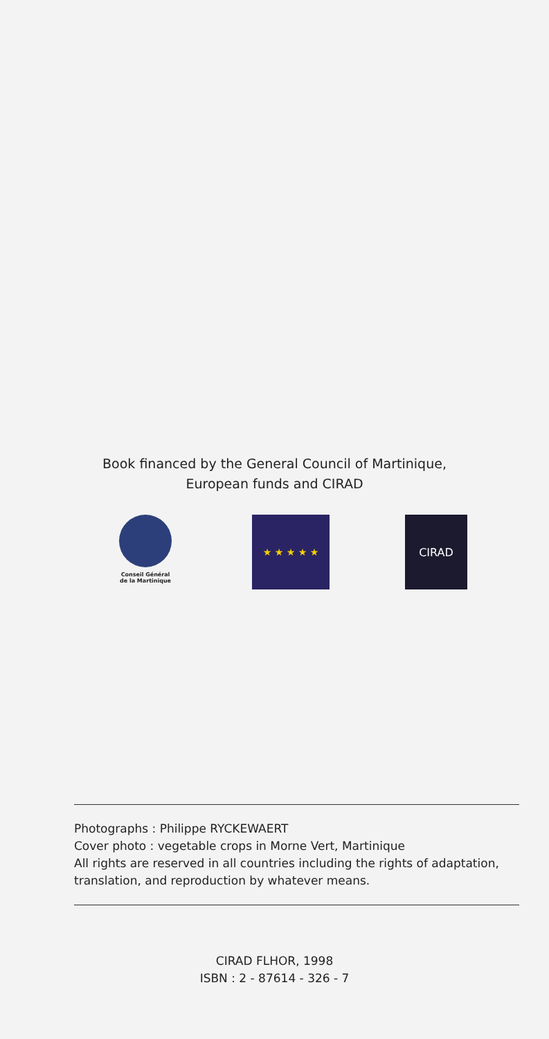Book financed by the General Council of Martinique,
European funds and CIRAD
Conseil Général
de la Martinique
★ ★ ★ ★ ★ CIRAD
Photographs : Philippe RYCKEWAERT
Cover photo : vegetable crops in Morne Vert, Martinique
All rights are reserved in all countries including the rights of adaptation, translation, and reproduction by whatever means.
CIRAD FLHOR, 1998
ISBN : 2 - 87614 - 326 - 7